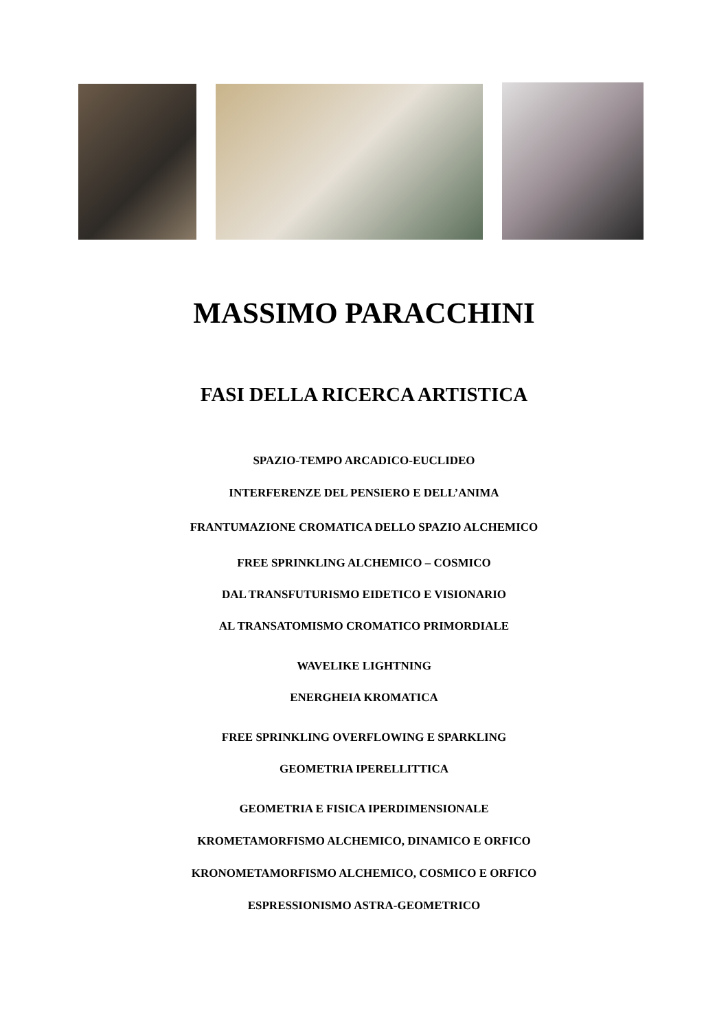MASSIMO PARACCHINI
FASI DELLA RICERCA ARTISTICA
SPAZIO-TEMPO ARCADICO-EUCLIDEO
INTERFERENZE DEL PENSIERO E DELL’ANIMA
FRANTUMAZIONE CROMATICA DELLO SPAZIO ALCHEMICO
FREE SPRINKLING ALCHEMICO – COSMICO
DAL TRANSFUTURISMO EIDETICO E VISIONARIO
AL TRANSATOMISMO CROMATICO PRIMORDIALE
WAVELIKE LIGHTNING
ENERGHEIA KROMATICA
FREE SPRINKLING OVERFLOWING E SPARKLING
GEOMETRIA IPERELLITTICA
GEOMETRIA E FISICA IPERDIMENSIONALE
KROMETAMORFISMO ALCHEMICO, DINAMICO E ORFICO
KRONOMETAMORFISMO ALCHEMICO, COSMICO E ORFICO
ESPRESSIONISMO ASTRA-GEOMETRICO